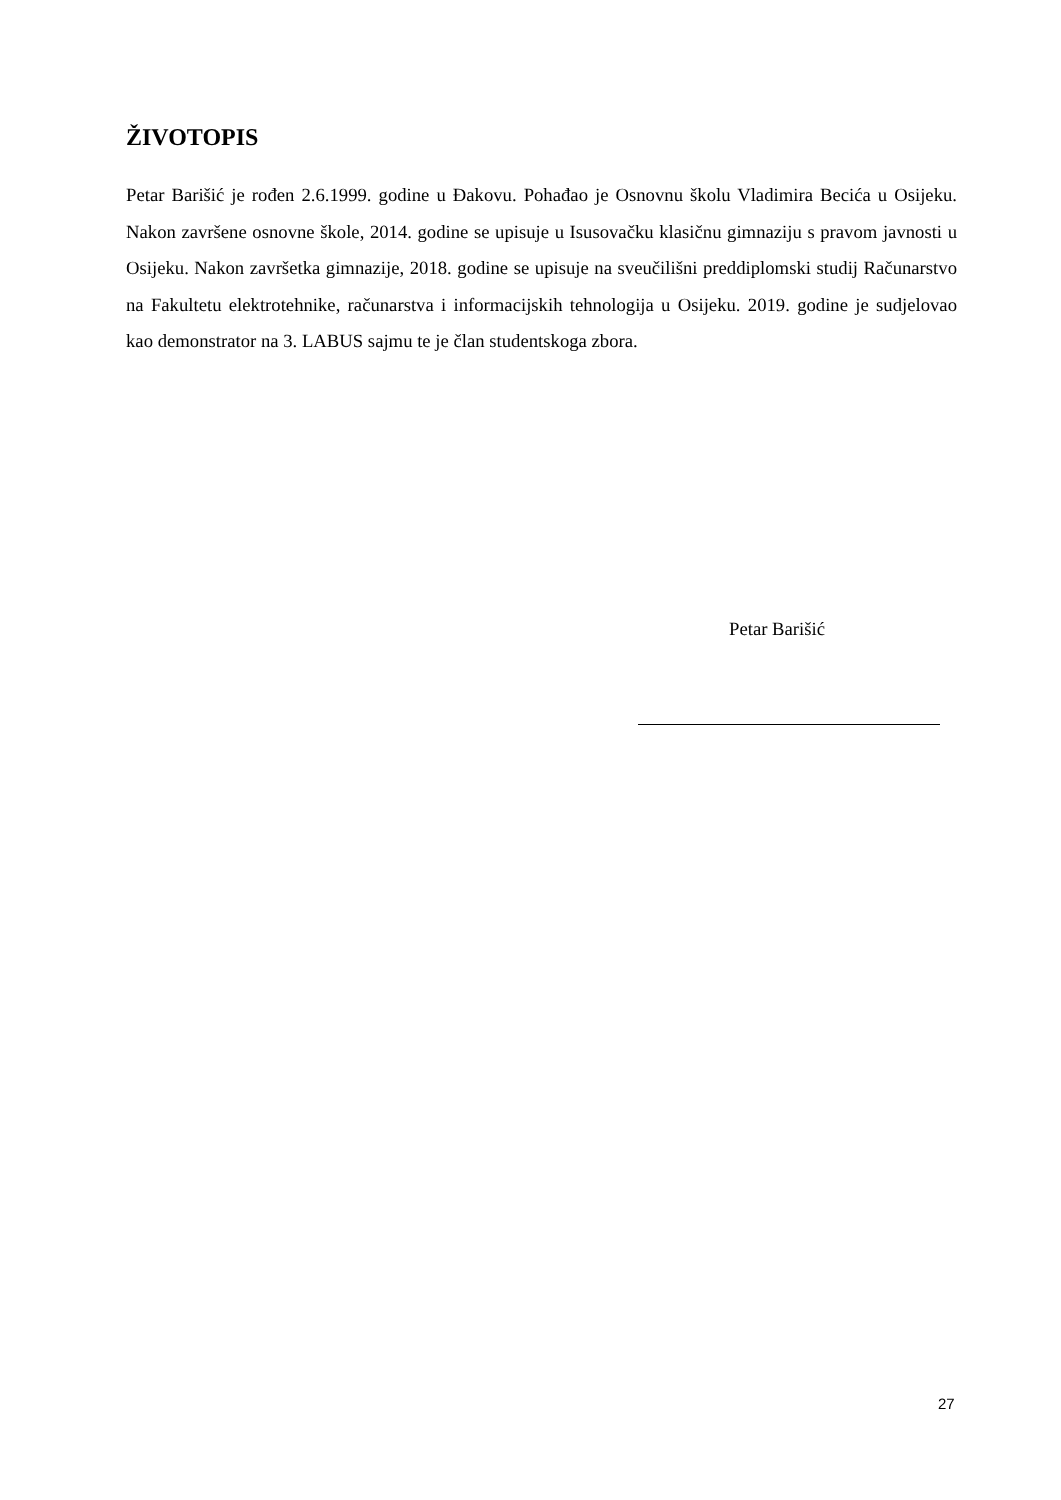ŽIVOTOPIS
Petar Barišić je rođen 2.6.1999. godine u Đakovu. Pohađao je Osnovnu školu Vladimira Becića u Osijeku. Nakon završene osnovne škole, 2014. godine se upisuje u Isusovačku klasičnu gimnaziju s pravom javnosti u Osijeku. Nakon završetka gimnazije, 2018. godine se upisuje na sveučilišni preddiplomski studij Računarstvo na Fakultetu elektrotehnike, računarstva i informacijskih tehnologija u Osijeku. 2019. godine je sudjelovao kao demonstrator na 3. LABUS sajmu te je član studentskoga zbora.
Petar Barišić
27